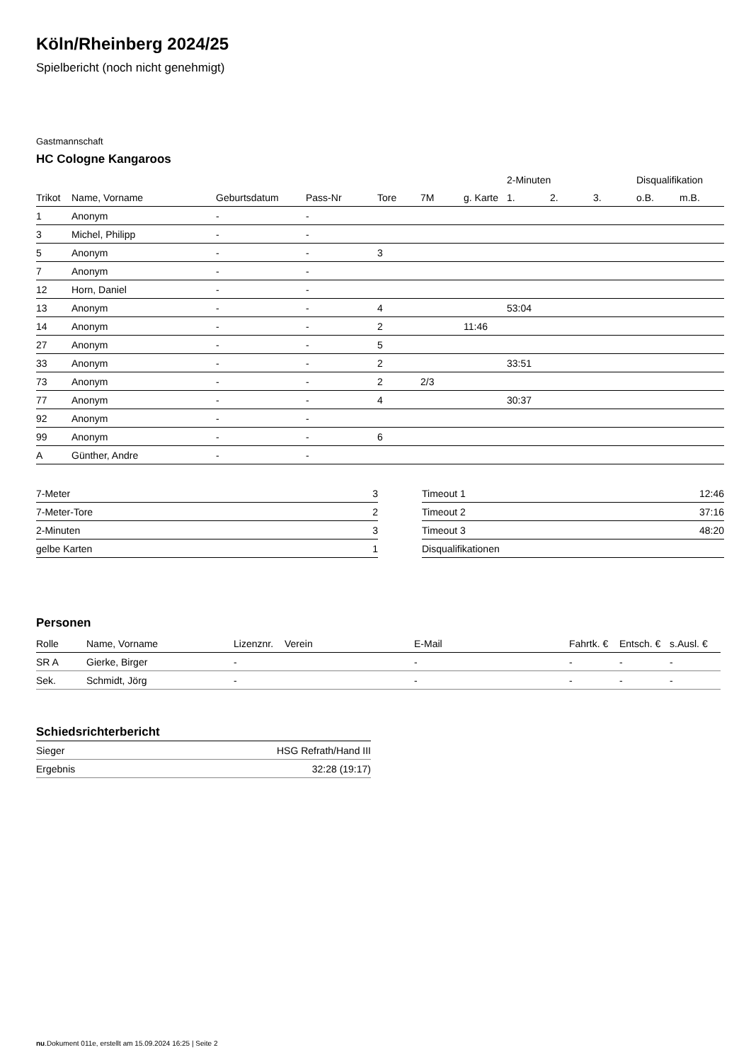Köln/Rheinberg 2024/25
Spielbericht (noch nicht genehmigt)
Gastmannschaft
HC Cologne Kangaroos
| | | | | | | | 2-Minuten | | | Disqualifikation | |
| --- | --- | --- | --- | --- | --- | --- | --- | --- | --- | --- | --- |
| Trikot | Name, Vorname | Geburtsdatum | Pass-Nr | Tore | 7M | g. Karte | 1. | 2. | 3. | o.B. | m.B. |
| 1 | Anonym | - | - | | | | | | | | |
| 3 | Michel, Philipp | - | - | | | | | | | | |
| 5 | Anonym | - | - | 3 | | | | | | | |
| 7 | Anonym | - | - | | | | | | | | |
| 12 | Horn, Daniel | - | - | | | | | | | | |
| 13 | Anonym | - | - | 4 | | | 53:04 | | | | |
| 14 | Anonym | - | - | 2 | | 11:46 | | | | | |
| 27 | Anonym | - | - | 5 | | | | | | | |
| 33 | Anonym | - | - | 2 | | | 33:51 | | | | |
| 73 | Anonym | - | - | 2 | 2/3 | | | | | | |
| 77 | Anonym | - | - | 4 | | | 30:37 | | | | |
| 92 | Anonym | - | - | | | | | | | | |
| 99 | Anonym | - | - | 6 | | | | | | | |
| A | Günther, Andre | - | - | | | | | | | | |
| 7-Meter | 3 |
| 7-Meter-Tore | 2 |
| 2-Minuten | 3 |
| gelbe Karten | 1 |
| Timeout 1 | 12:46 |
| Timeout 2 | 37:16 |
| Timeout 3 | 48:20 |
| Disqualifikationen | |
Personen
| Rolle | Name, Vorname | Lizenznr. | Verein | E-Mail | Fahrtk. € | Entsch. € | s.Ausl. € |
| --- | --- | --- | --- | --- | --- | --- | --- |
| SR A | Gierke, Birger | - | | - | - | - | - |
| Sek. | Schmidt, Jörg | - | | - | - | - | - |
Schiedsrichterbericht
| Sieger | HSG Refrath/Hand III |
| Ergebnis | 32:28 (19:17) |
nu.Dokument 011e, erstellt am 15.09.2024 16:25 | Seite 2